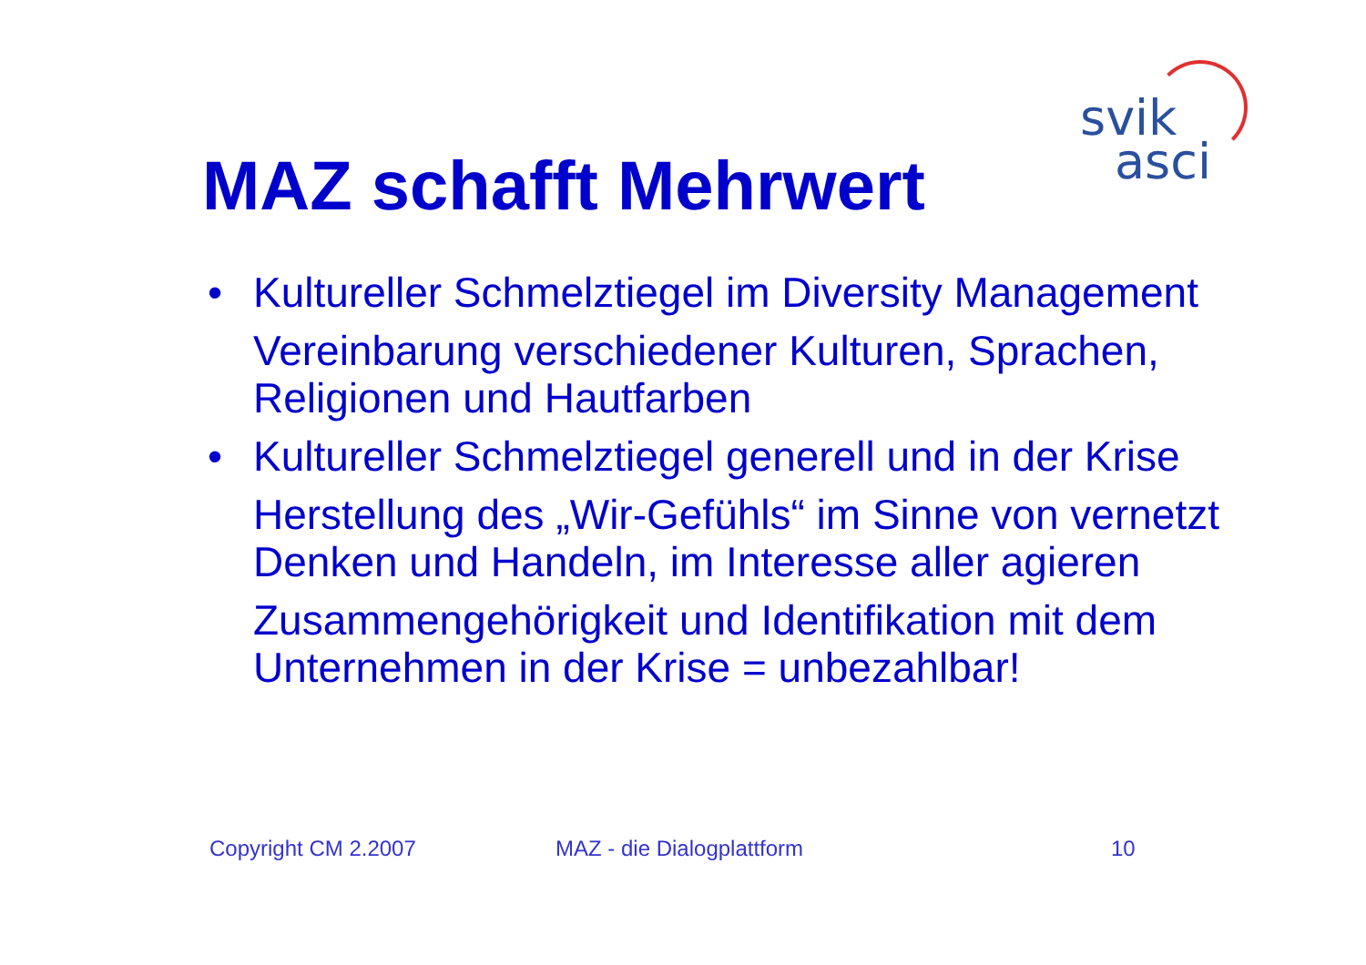svik
asci
MAZ schafft Mehrwert
• Kultureller Schmelztiegel im Diversity Management
Vereinbarung verschiedener Kulturen, Sprachen, Religionen und Hautfarben
• Kultureller Schmelztiegel generell und in der Krise
Herstellung des „Wir-Gefühls“ im Sinne von vernetzt Denken und Handeln, im Interesse aller agieren
Zusammengehörigkeit und Identifikation mit dem Unternehmen in der Krise = unbezahlbar!
Copyright CM 2.2007 MAZ - die Dialogplattform 10